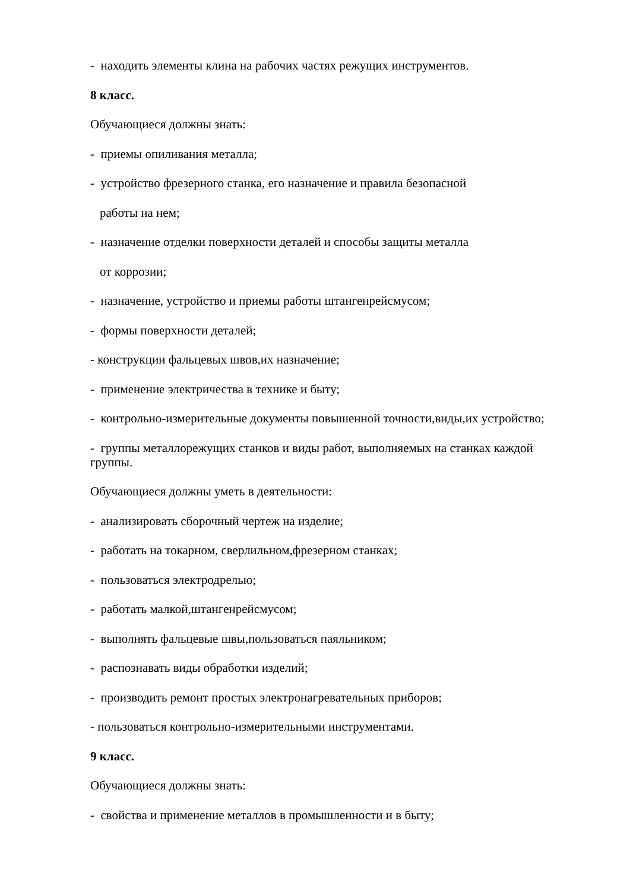- находить элементы клина на рабочих частях режущих инструментов.
8 класс.
Обучающиеся должны знать:
- приемы опиливания металла;
- устройство фрезерного станка, его назначение и правила безопасной
работы на нем;
- назначение отделки поверхности деталей и способы защиты металла
от коррозии;
- назначение, устройство и приемы работы штангенрейсмусом;
- формы поверхности деталей;
- конструкции фальцевых швов,их назначение;
- применение электричества в технике и быту;
- контрольно-измерительные документы повышенной точности,виды,их устройство;
- группы металлорежущих станков и виды работ, выполняемых на станках каждой группы.
Обучающиеся должны уметь в деятельности:
- анализировать сборочный чертеж на изделие;
- работать на токарном, сверлильном,фрезерном станках;
- пользоваться электродрелью;
- работать малкой,штангенрейсмусом;
- выполнять фальцевые швы,пользоваться паяльником;
- распознавать виды обработки изделий;
- производить ремонт простых электронагревательных приборов;
- пользоваться контрольно-измерительными инструментами.
9 класс.
Обучающиеся должны знать:
- свойства и применение металлов в промышленности и в быту;